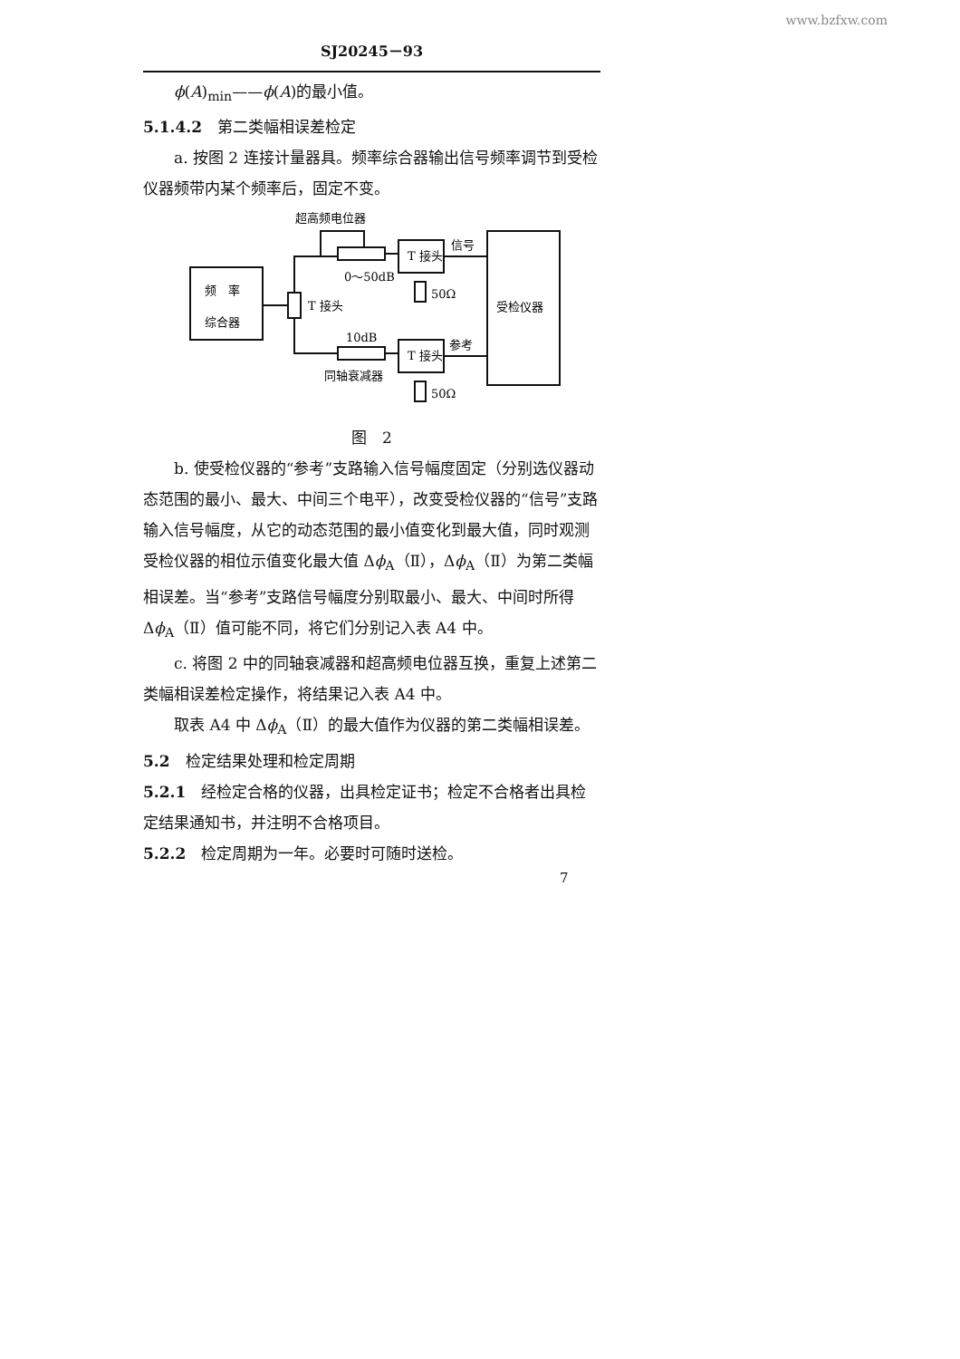www.bzfxw.com
SJ20245－93
ϕ(A)<sub>min</sub>——ϕ(A)的最小值。
5.1.4.2　第二类幅相误差检定
a. 按图 2 连接计量器具。频率综合器输出信号频率调节到受检仪器频带内某个频率后，固定不变。
超高频电位器
信号
T 接头
0～50dB
50Ω
频　率
综合器
T 接头
受检仪器
10dB
参考
T 接头
同轴衰减器
50Ω
图　2
b. 使受检仪器的“参考”支路输入信号幅度固定（分别选仪器动态范围的最小、最大、中间三个电平），改变受检仪器的“信号”支路输入信号幅度，从它的动态范围的最小值变化到最大值，同时观测受检仪器的相位示值变化最大值 Δϕ<sub>A</sub>（Ⅱ），Δϕ<sub>A</sub>（Ⅱ）为第二类幅相误差。当“参考”支路信号幅度分别取最小、最大、中间时所得 Δϕ<sub>A</sub>（Ⅱ）值可能不同，将它们分别记入表 A4 中。
c. 将图 2 中的同轴衰减器和超高频电位器互换，重复上述第二类幅相误差检定操作，将结果记入表 A4 中。
取表 A4 中 Δϕ<sub>A</sub>（Ⅱ）的最大值作为仪器的第二类幅相误差。
5.2　检定结果处理和检定周期
5.2.1　经检定合格的仪器，出具检定证书；检定不合格者出具检定结果通知书，并注明不合格项目。
5.2.2　检定周期为一年。必要时可随时送检。
7